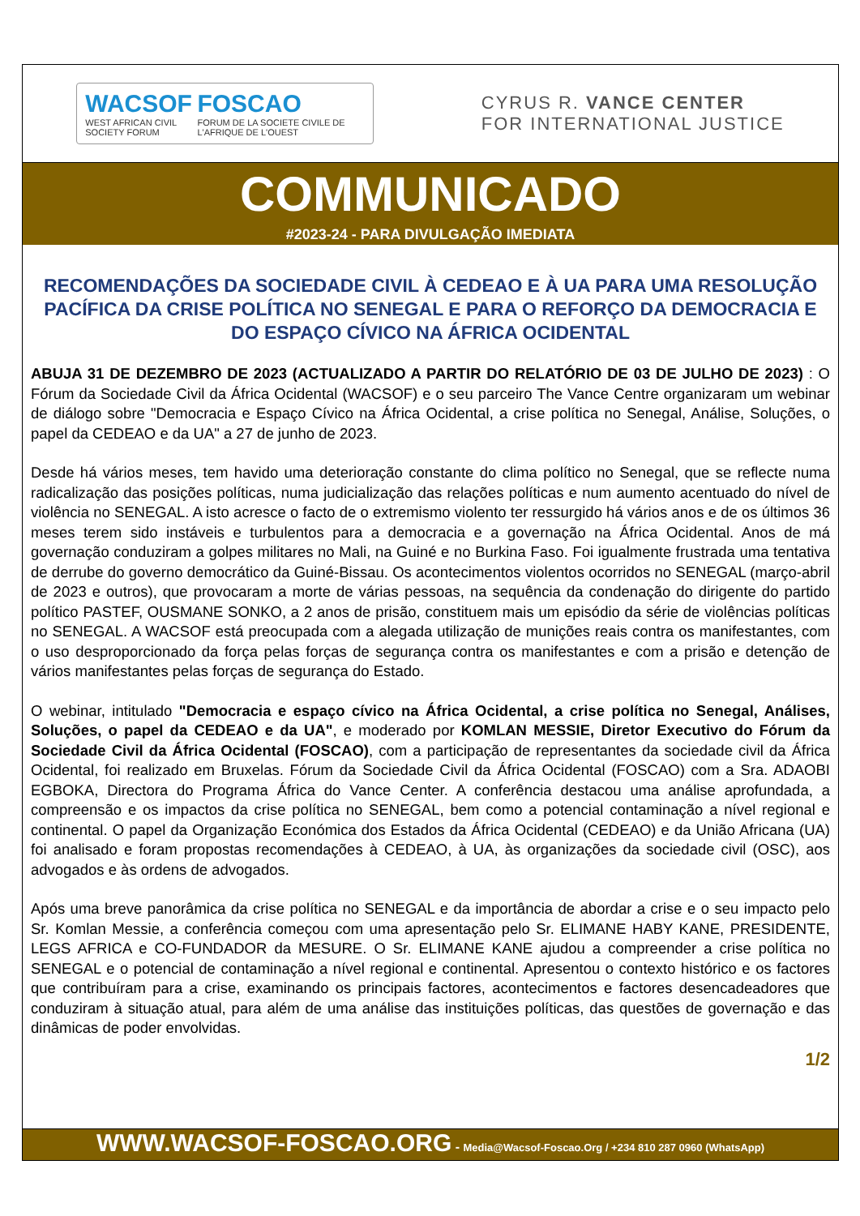WACSOF
WEST AFRICAN CIVIL SOCIETY FORUM
FOSCAO
FORUM DE LA SOCIETE CIVILE DE L'AFRIQUE DE L'OUEST
CYRUS R. VANCE CENTER
FOR INTERNATIONAL JUSTICE
COMMUNICADO
#2023-24 - PARA DIVULGAÇÃO IMEDIATA
RECOMENDAÇÕES DA SOCIEDADE CIVIL À CEDEAO E À UA PARA UMA RESOLUÇÃO PACÍFICA DA CRISE POLÍTICA NO SENEGAL E PARA O REFORÇO DA DEMOCRACIA E DO ESPAÇO CÍVICO NA ÁFRICA OCIDENTAL
ABUJA 31 DE DEZEMBRO DE 2023 (ACTUALIZADO A PARTIR DO RELATÓRIO DE 03 DE JULHO DE 2023) : O Fórum da Sociedade Civil da África Ocidental (WACSOF) e o seu parceiro The Vance Centre organizaram um webinar de diálogo sobre "Democracia e Espaço Cívico na África Ocidental, a crise política no Senegal, Análise, Soluções, o papel da CEDEAO e da UA" a 27 de junho de 2023.
Desde há vários meses, tem havido uma deterioração constante do clima político no Senegal, que se reflecte numa radicalização das posições políticas, numa judicialização das relações políticas e num aumento acentuado do nível de violência no SENEGAL. A isto acresce o facto de o extremismo violento ter ressurgido há vários anos e de os últimos 36 meses terem sido instáveis e turbulentos para a democracia e a governação na África Ocidental. Anos de má governação conduziram a golpes militares no Mali, na Guiné e no Burkina Faso. Foi igualmente frustrada uma tentativa de derrube do governo democrático da Guiné-Bissau. Os acontecimentos violentos ocorridos no SENEGAL (março-abril de 2023 e outros), que provocaram a morte de várias pessoas, na sequência da condenação do dirigente do partido político PASTEF, OUSMANE SONKO, a 2 anos de prisão, constituem mais um episódio da série de violências políticas no SENEGAL. A WACSOF está preocupada com a alegada utilização de munições reais contra os manifestantes, com o uso desproporcionado da força pelas forças de segurança contra os manifestantes e com a prisão e detenção de vários manifestantes pelas forças de segurança do Estado.
O webinar, intitulado "Democracia e espaço cívico na África Ocidental, a crise política no Senegal, Análises, Soluções, o papel da CEDEAO e da UA", e moderado por KOMLAN MESSIE, Diretor Executivo do Fórum da Sociedade Civil da África Ocidental (FOSCAO), com a participação de representantes da sociedade civil da África Ocidental, foi realizado em Bruxelas. Fórum da Sociedade Civil da África Ocidental (FOSCAO) com a Sra. ADAOBI EGBOKA, Directora do Programa África do Vance Center. A conferência destacou uma análise aprofundada, a compreensão e os impactos da crise política no SENEGAL, bem como a potencial contaminação a nível regional e continental. O papel da Organização Económica dos Estados da África Ocidental (CEDEAO) e da União Africana (UA) foi analisado e foram propostas recomendações à CEDEAO, à UA, às organizações da sociedade civil (OSC), aos advogados e às ordens de advogados.
Após uma breve panorâmica da crise política no SENEGAL e da importância de abordar a crise e o seu impacto pelo Sr. Komlan Messie, a conferência começou com uma apresentação pelo Sr. ELIMANE HABY KANE, PRESIDENTE, LEGS AFRICA e CO-FUNDADOR da MESURE. O Sr. ELIMANE KANE ajudou a compreender a crise política no SENEGAL e o potencial de contaminação a nível regional e continental. Apresentou o contexto histórico e os factores que contribuíram para a crise, examinando os principais factores, acontecimentos e factores desencadeadores que conduziram à situação atual, para além de uma análise das instituições políticas, das questões de governação e das dinâmicas de poder envolvidas.
1/2
WWW.WACSOF-FOSCAO.ORG - Media@Wacsof-Foscao.Org / +234 810 287 0960 (WhatsApp)